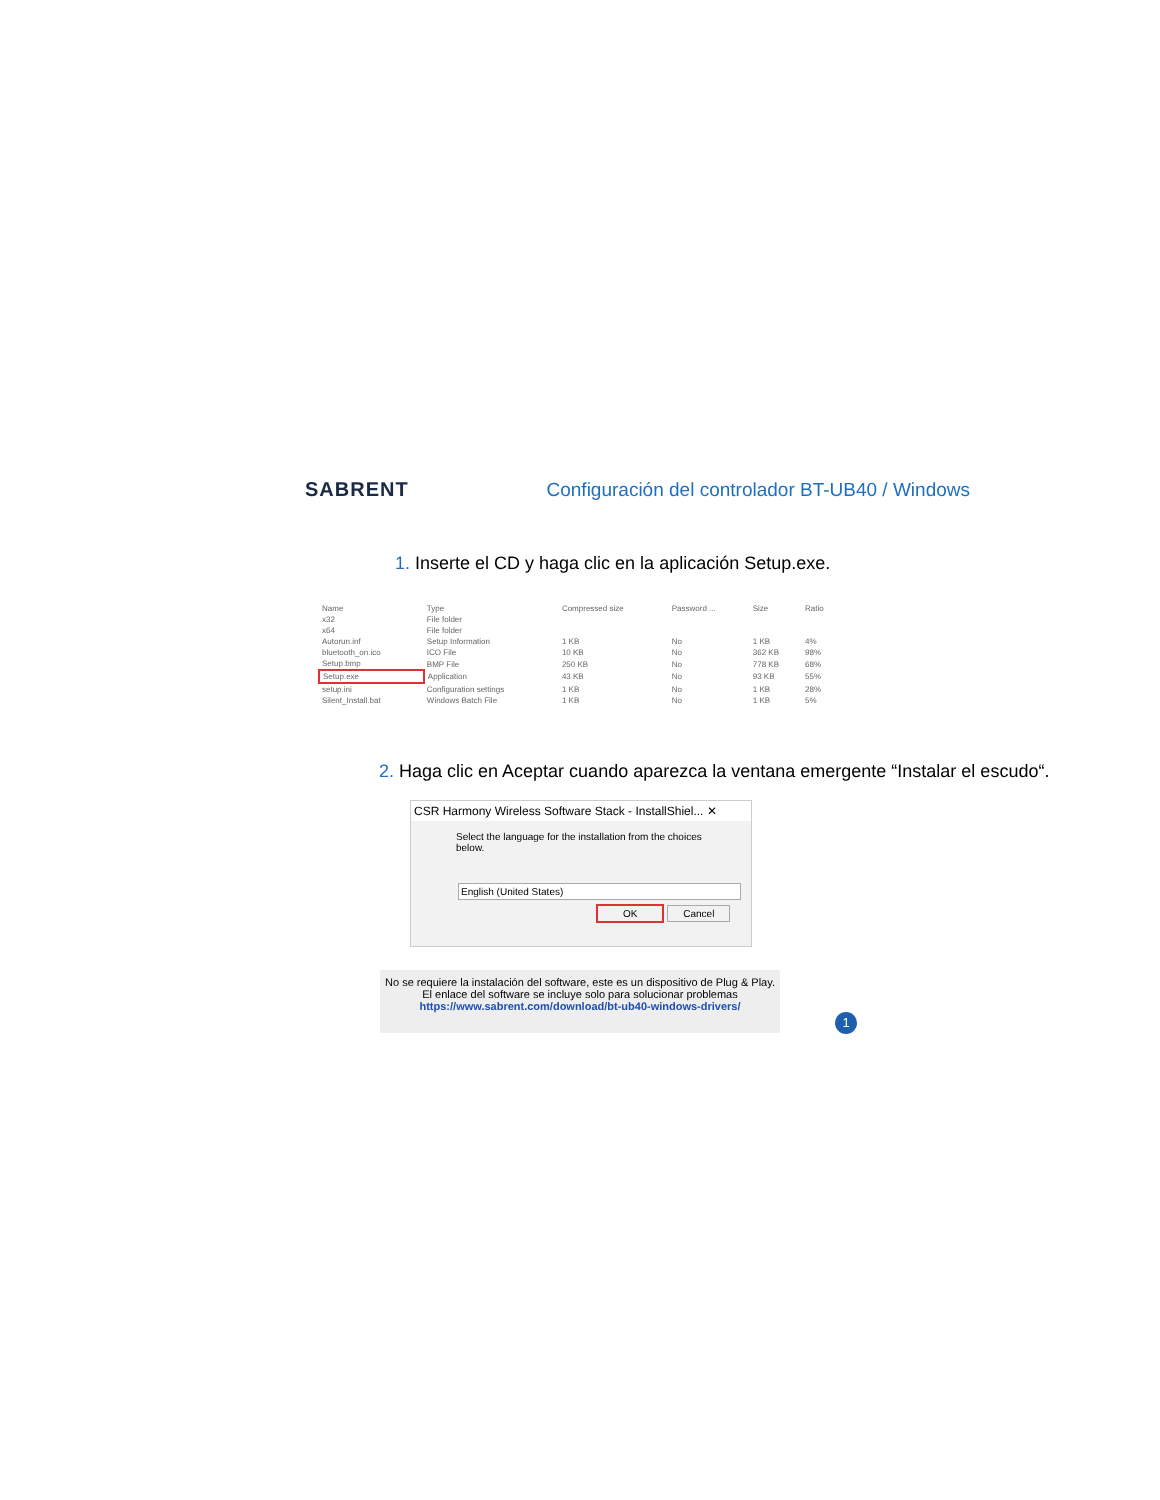SABRENT
Configuración del controlador BT-UB40 / Windows
1. Inserte el CD y haga clic en la aplicación Setup.exe.
| Name | Type | Compressed size | Password ... | Size | Ratio |
| x32 | File folder | | | | |
| x64 | File folder | | | | |
| Autorun.inf | Setup Information | 1 KB | No | 1 KB | 4% |
| bluetooth_on.ico | ICO File | 10 KB | No | 362 KB | 98% |
| Setup.bmp | BMP File | 250 KB | No | 778 KB | 68% |
| Setup.exe | Application | 43 KB | No | 93 KB | 55% |
| setup.ini | Configuration settings | 1 KB | No | 1 KB | 28% |
| Silent_Install.bat | Windows Batch File | 1 KB | No | 1 KB | 5% |
2. Haga clic en Aceptar cuando aparezca la ventana emergente “Instalar el escudo“.
CSR Harmony Wireless Software Stack - InstallShiel... ✕
Select the language for the installation from the choices below.
English (United States)
OK Cancel
No se requiere la instalación del software, este es un dispositivo de Plug & Play.
El enlace del software se incluye solo para solucionar problemas
https://www.sabrent.com/download/bt-ub40-windows-drivers/
1